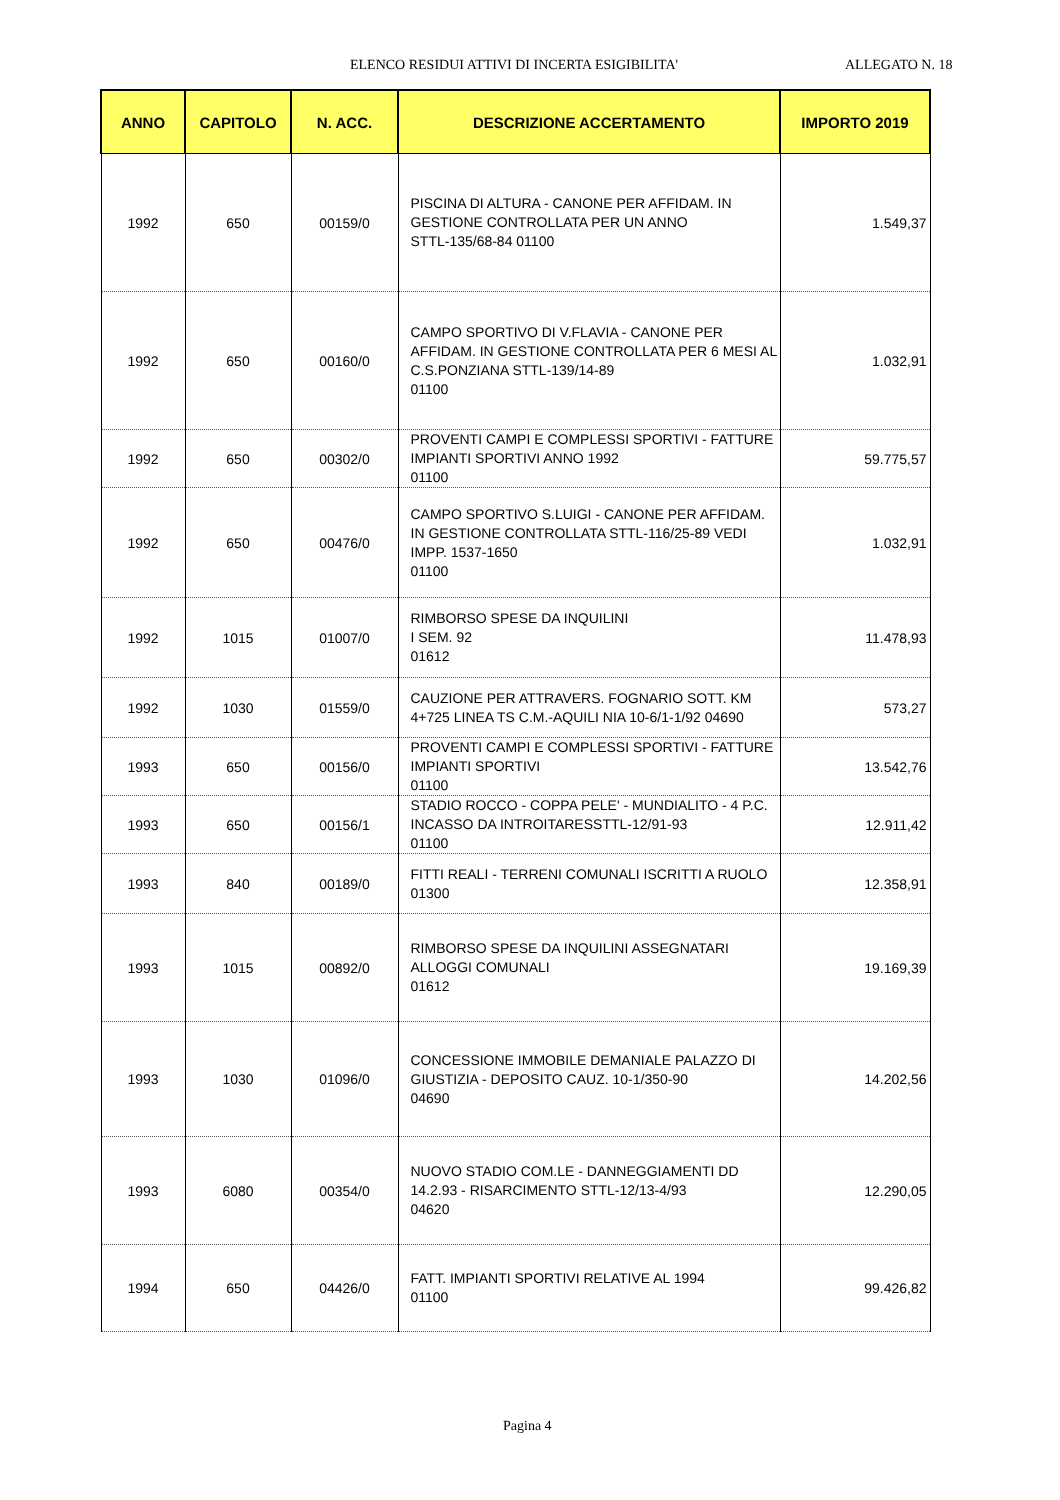ELENCO RESIDUI ATTIVI DI INCERTA ESIGIBILITA' ALLEGATO N. 18
| ANNO | CAPITOLO | N. ACC. | DESCRIZIONE ACCERTAMENTO | IMPORTO 2019 |
| --- | --- | --- | --- | --- |
| 1992 | 650 | 00159/0 | PISCINA DI ALTURA - CANONE PER AFFIDAM. IN GESTIONE CONTROLLATA PER UN ANNO STTL-135/68-84 01100 | 1.549,37 |
| 1992 | 650 | 00160/0 | CAMPO SPORTIVO DI V.FLAVIA - CANONE PER AFFIDAM. IN GESTIONE CONTROLLATA PER 6 MESI AL C.S.PONZIANA STTL-139/14-89 01100 | 1.032,91 |
| 1992 | 650 | 00302/0 | PROVENTI CAMPI E COMPLESSI SPORTIVI - FATTURE IMPIANTI SPORTIVI ANNO 1992 01100 | 59.775,57 |
| 1992 | 650 | 00476/0 | CAMPO SPORTIVO S.LUIGI - CANONE PER AFFIDAM. IN GESTIONE CONTROLLATA STTL-116/25-89 VEDI IMPP. 1537-1650 01100 | 1.032,91 |
| 1992 | 1015 | 01007/0 | RIMBORSO SPESE DA INQUILINI I SEM. 92 01612 | 11.478,93 |
| 1992 | 1030 | 01559/0 | CAUZIONE PER ATTRAVERS. FOGNARIO SOTT. KM 4+725 LINEA TS C.M.-AQUILI NIA 10-6/1-1/92 04690 | 573,27 |
| 1993 | 650 | 00156/0 | PROVENTI CAMPI E COMPLESSI SPORTIVI - FATTURE IMPIANTI SPORTIVI 01100 | 13.542,76 |
| 1993 | 650 | 00156/1 | STADIO ROCCO - COPPA PELE' - MUNDIALITO - 4 P.C. INCASSO DA INTROITARESSTTL-12/91-93 01100 | 12.911,42 |
| 1993 | 840 | 00189/0 | FITTI REALI - TERRENI COMUNALI ISCRITTI A RUOLO 01300 | 12.358,91 |
| 1993 | 1015 | 00892/0 | RIMBORSO SPESE DA INQUILINI ASSEGNATARI ALLOGGI COMUNALI 01612 | 19.169,39 |
| 1993 | 1030 | 01096/0 | CONCESSIONE IMMOBILE DEMANIALE PALAZZO DI GIUSTIZIA - DEPOSITO CAUZ. 10-1/350-90 04690 | 14.202,56 |
| 1993 | 6080 | 00354/0 | NUOVO STADIO COM.LE - DANNEGGIAMENTI DD 14.2.93 - RISARCIMENTO STTL-12/13-4/93 04620 | 12.290,05 |
| 1994 | 650 | 04426/0 | FATT. IMPIANTI SPORTIVI RELATIVE AL 1994 01100 | 99.426,82 |
Pagina 4